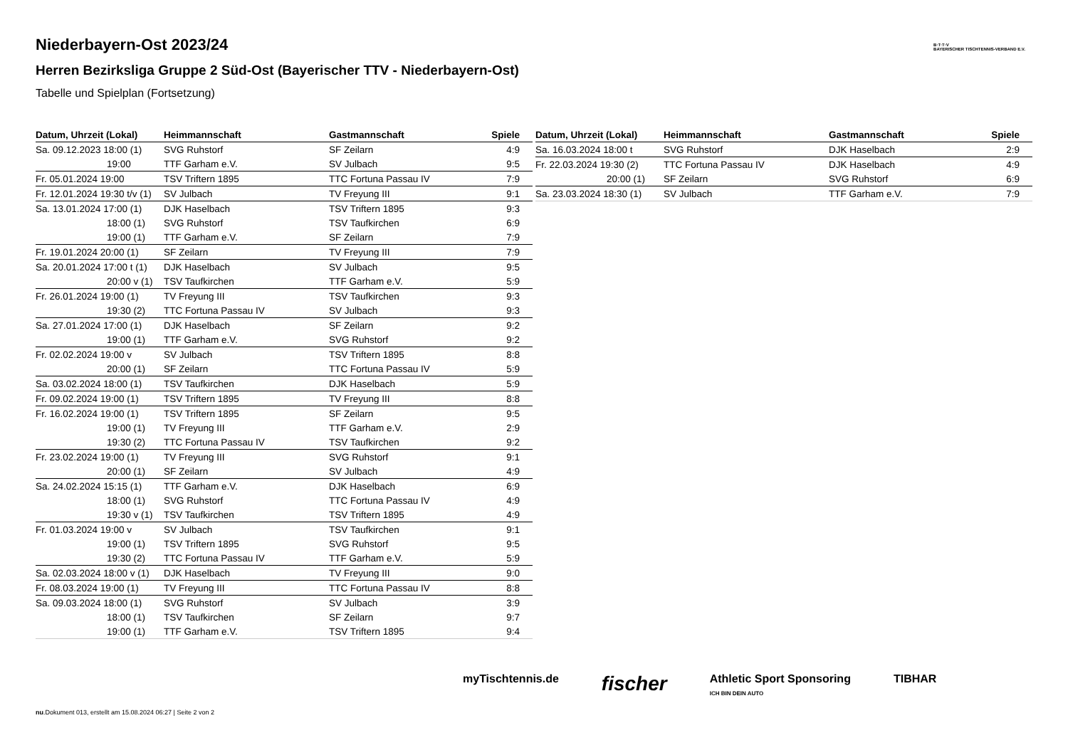B·T·T·V
BAYERISCHER TISCHTENNIS-VERBAND E.V.
Niederbayern-Ost 2023/24
Herren Bezirksliga Gruppe 2 Süd-Ost (Bayerischer TTV - Niederbayern-Ost)
Tabelle und Spielplan (Fortsetzung)
| Datum, Uhrzeit (Lokal) | Heimmannschaft | Gastmannschaft | Spiele |
| --- | --- | --- | --- |
| Sa. 09.12.2023 18:00 (1) | SVG Ruhstorf | SF Zeilarn | 4:9 |
| 19:00 | TTF Garham e.V. | SV Julbach | 9:5 |
| Fr. 05.01.2024 19:00 | TSV Triftern 1895 | TTC Fortuna Passau IV | 7:9 |
| Fr. 12.01.2024 19:30 t/v (1) | SV Julbach | TV Freyung III | 9:1 |
| Sa. 13.01.2024 17:00 (1) | DJK Haselbach | TSV Triftern 1895 | 9:3 |
| 18:00 (1) | SVG Ruhstorf | TSV Taufkirchen | 6:9 |
| 19:00 (1) | TTF Garham e.V. | SF Zeilarn | 7:9 |
| Fr. 19.01.2024 20:00 (1) | SF Zeilarn | TV Freyung III | 7:9 |
| Sa. 20.01.2024 17:00 t (1) | DJK Haselbach | SV Julbach | 9:5 |
| 20:00 v (1) | TSV Taufkirchen | TTF Garham e.V. | 5:9 |
| Fr. 26.01.2024 19:00 (1) | TV Freyung III | TSV Taufkirchen | 9:3 |
| 19:30 (2) | TTC Fortuna Passau IV | SV Julbach | 9:3 |
| Sa. 27.01.2024 17:00 (1) | DJK Haselbach | SF Zeilarn | 9:2 |
| 19:00 (1) | TTF Garham e.V. | SVG Ruhstorf | 9:2 |
| Fr. 02.02.2024 19:00 v | SV Julbach | TSV Triftern 1895 | 8:8 |
| 20:00 (1) | SF Zeilarn | TTC Fortuna Passau IV | 5:9 |
| Sa. 03.02.2024 18:00 (1) | TSV Taufkirchen | DJK Haselbach | 5:9 |
| Fr. 09.02.2024 19:00 (1) | TSV Triftern 1895 | TV Freyung III | 8:8 |
| Fr. 16.02.2024 19:00 (1) | TSV Triftern 1895 | SF Zeilarn | 9:5 |
| 19:00 (1) | TV Freyung III | TTF Garham e.V. | 2:9 |
| 19:30 (2) | TTC Fortuna Passau IV | TSV Taufkirchen | 9:2 |
| Fr. 23.02.2024 19:00 (1) | TV Freyung III | SVG Ruhstorf | 9:1 |
| 20:00 (1) | SF Zeilarn | SV Julbach | 4:9 |
| Sa. 24.02.2024 15:15 (1) | TTF Garham e.V. | DJK Haselbach | 6:9 |
| 18:00 (1) | SVG Ruhstorf | TTC Fortuna Passau IV | 4:9 |
| 19:30 v (1) | TSV Taufkirchen | TSV Triftern 1895 | 4:9 |
| Fr. 01.03.2024 19:00 v | SV Julbach | TSV Taufkirchen | 9:1 |
| 19:00 (1) | TSV Triftern 1895 | SVG Ruhstorf | 9:5 |
| 19:30 (2) | TTC Fortuna Passau IV | TTF Garham e.V. | 5:9 |
| Sa. 02.03.2024 18:00 v (1) | DJK Haselbach | TV Freyung III | 9:0 |
| Fr. 08.03.2024 19:00 (1) | TV Freyung III | TTC Fortuna Passau IV | 8:8 |
| Sa. 09.03.2024 18:00 (1) | SVG Ruhstorf | SV Julbach | 3:9 |
| 18:00 (1) | TSV Taufkirchen | SF Zeilarn | 9:7 |
| 19:00 (1) | TTF Garham e.V. | TSV Triftern 1895 | 9:4 |
| Datum, Uhrzeit (Lokal) | Heimmannschaft | Gastmannschaft | Spiele |
| --- | --- | --- | --- |
| Sa. 16.03.2024 18:00 t | SVG Ruhstorf | DJK Haselbach | 2:9 |
| Fr. 22.03.2024 19:30 (2) | TTC Fortuna Passau IV | DJK Haselbach | 4:9 |
| 20:00 (1) | SF Zeilarn | SVG Ruhstorf | 6:9 |
| Sa. 23.03.2024 18:30 (1) | SV Julbach | TTF Garham e.V. | 7:9 |
myTischtennis.de fischer Athletic Sport Sponsoring
ICH BIN DEIN AUTO TIBHAR
nu.Dokument 013, erstellt am 15.08.2024 06:27 | Seite 2 von 2